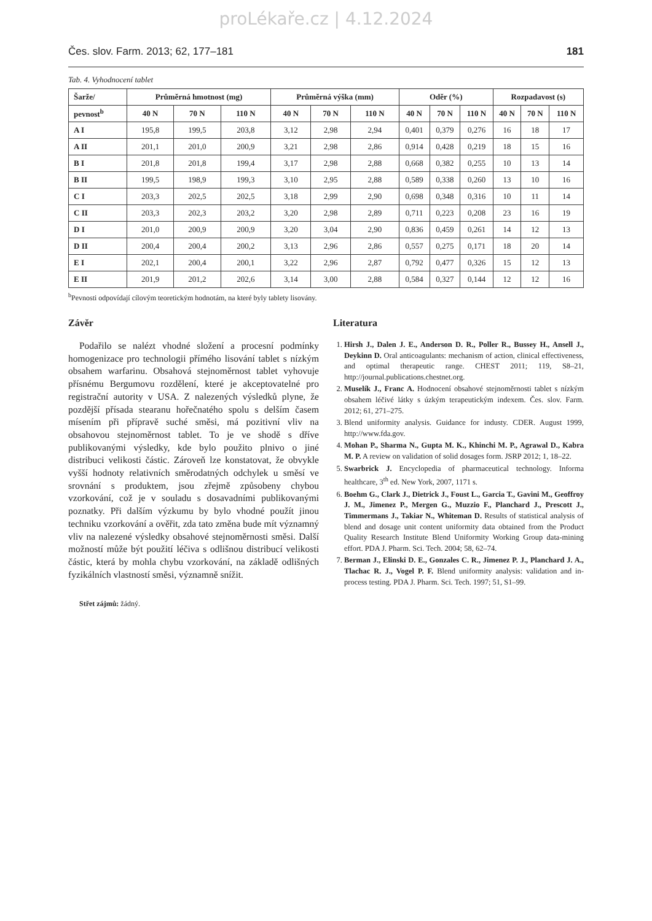proLékaře.cz | 4.12.2024
Čes. slov. Farm. 2013; 62, 177–181 181
Tab. 4. Vyhodnocení tablet
| Šarže/ | Průměrná hmotnost (mg) | | | Průměrná výška (mm) | | | Oděr (%) | | | Rozpadavost (s) | | |
| --- | --- | --- | --- | --- | --- | --- | --- | --- | --- | --- | --- | --- |
| pevnost<sup>b</sup> | 40 N | 70 N | 110 N | 40 N | 70 N | 110 N | 40 N | 70 N | 110 N | 40 N | 70 N | 110 N |
| A I | 195,8 | 199,5 | 203,8 | 3,12 | 2,98 | 2,94 | 0,401 | 0,379 | 0,276 | 16 | 18 | 17 |
| A II | 201,1 | 201,0 | 200,9 | 3,21 | 2,98 | 2,86 | 0,914 | 0,428 | 0,219 | 18 | 15 | 16 |
| B I | 201,8 | 201,8 | 199,4 | 3,17 | 2,98 | 2,88 | 0,668 | 0,382 | 0,255 | 10 | 13 | 14 |
| B II | 199,5 | 198,9 | 199,3 | 3,10 | 2,95 | 2,88 | 0,589 | 0,338 | 0,260 | 13 | 10 | 16 |
| C I | 203,3 | 202,5 | 202,5 | 3,18 | 2,99 | 2,90 | 0,698 | 0,348 | 0,316 | 10 | 11 | 14 |
| C II | 203,3 | 202,3 | 203,2 | 3,20 | 2,98 | 2,89 | 0,711 | 0,223 | 0,208 | 23 | 16 | 19 |
| D I | 201,0 | 200,9 | 200,9 | 3,20 | 3,04 | 2,90 | 0,836 | 0,459 | 0,261 | 14 | 12 | 13 |
| D II | 200,4 | 200,4 | 200,2 | 3,13 | 2,96 | 2,86 | 0,557 | 0,275 | 0,171 | 18 | 20 | 14 |
| E I | 202,1 | 200,4 | 200,1 | 3,22 | 2,96 | 2,87 | 0,792 | 0,477 | 0,326 | 15 | 12 | 13 |
| E II | 201,9 | 201,2 | 202,6 | 3,14 | 3,00 | 2,88 | 0,584 | 0,327 | 0,144 | 12 | 12 | 16 |
<sup>b</sup> Pevnosti odpovídají cílovým teoretickým hodnotám, na které byly tablety lisovány.
Závěr
Podařilo se nalézt vhodné složení a procesní podmínky homogenizace pro technologii přímého lisování tablet s nízkým obsahem warfarinu. Obsahová stejnoměrnost tablet vyhovuje přísnému Bergumovu rozdělení, které je akceptovatelné pro registrační autority v USA. Z nalezených výsledků plyne, že pozdější přísada stearanu hořečnatého spolu s delším časem mísením při přípravě suché směsi, má pozitivní vliv na obsahovou stejnoměrnost tablet. To je ve shodě s dříve publikovanými výsledky, kde bylo použito plnivo o jiné distribuci velikosti částic. Zároveň lze konstatovat, že obvykle vyšší hodnoty relativních směrodatných odchylek u směsí ve srovnání s produktem, jsou zřejmě způsobeny chybou vzorkování, což je v souladu s dosavadními publikovanými poznatky. Při dalším výzkumu by bylo vhodné použít jinou techniku vzorkování a ověřit, zda tato změna bude mít významný vliv na nalezené výsledky obsahové stejnoměrnosti směsi. Další možností může být použití léčiva s odlišnou distribucí velikosti částic, která by mohla chybu vzorkování, na základě odlišných fyzikálních vlastností směsi, významně snížit.
Střet zájmů: žádný.
Literatura
1. Hirsh J., Dalen J. E., Anderson D. R., Poller R., Bussey H., Ansell J., Deykinn D. Oral anticoagulants: mechanism of action, clinical effectiveness, and optimal therapeutic range. CHEST 2011; 119, S8–21, http://journal.publications.chestnet.org.
2. Muselík J., Franc A. Hodnocení obsahové stejnoměrnosti tablet s nízkým obsahem léčivé látky s úzkým terapeutickým indexem. Čes. slov. Farm. 2012; 61, 271–275.
3. Blend uniformity analysis. Guidance for industy. CDER. August 1999, http://www.fda.gov.
4. Mohan P., Sharma N., Gupta M. K., Khinchi M. P., Agrawal D., Kabra M. P. A review on validation of solid dosages form. JSRP 2012; 1, 18–22.
5. Swarbrick J. Encyclopedia of pharmaceutical technology. Informa healthcare, 3<sup>th</sup> ed. New York, 2007, 1171 s.
6. Boehm G., Clark J., Dietrick J., Foust L., Garcia T., Gavini M., Geoffroy J. M., Jimenez P., Mergen G., Muzzio F., Planchard J., Prescott J., Timmermans J., Takiar N., Whiteman D. Results of statistical analysis of blend and dosage unit content uniformity data obtained from the Product Quality Research Institute Blend Uniformity Working Group data-mining effort. PDA J. Pharm. Sci. Tech. 2004; 58, 62–74.
7. Berman J., Elinski D. E., Gonzales C. R., Jimenez P. J., Planchard J. A., Tlachac R. J., Vogel P. F. Blend uniformity analysis: validation and in-process testing. PDA J. Pharm. Sci. Tech. 1997; 51, S1–99.